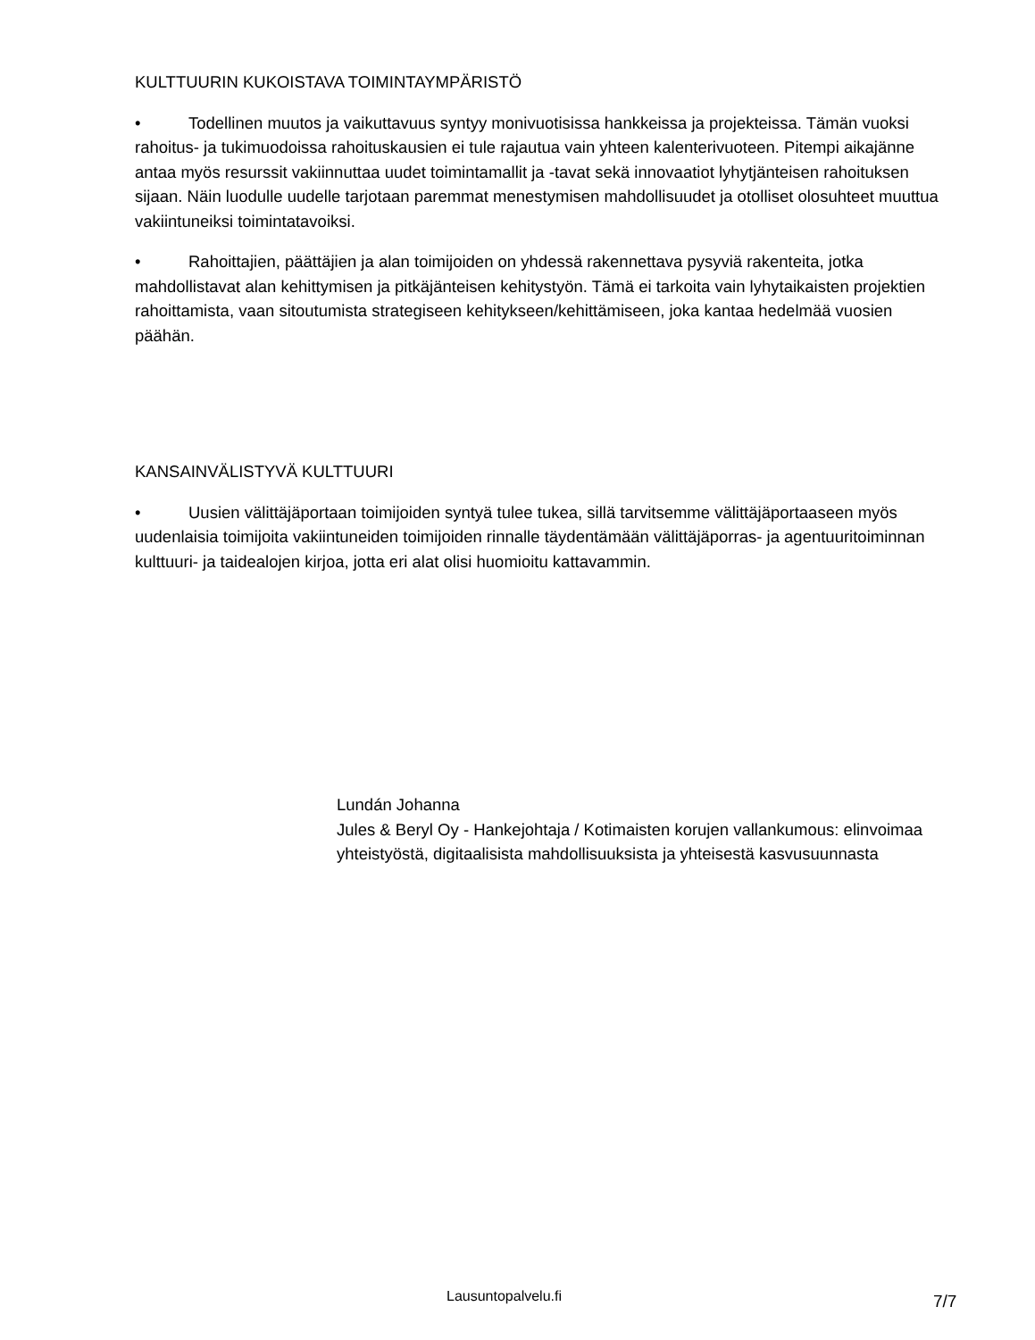KULTTUURIN KUKOISTAVA TOIMINTAYMPÄRISTÖ
• Todellinen muutos ja vaikuttavuus syntyy monivuotisissa hankkeissa ja projekteissa. Tämän vuoksi rahoitus- ja tukimuodoissa rahoituskausien ei tule rajautua vain yhteen kalenterivuoteen. Pitempi aikajänne antaa myös resurssit vakiinnuttaa uudet toimintamallit ja -tavat sekä innovaatiot lyhytjänteisen rahoituksen sijaan. Näin luodulle uudelle tarjotaan paremmat menestymisen mahdollisuudet ja otolliset olosuhteet muuttua vakiintuneiksi toimintatavoiksi.
• Rahoittajien, päättäjien ja alan toimijoiden on yhdessä rakennettava pysyviä rakenteita, jotka mahdollistavat alan kehittymisen ja pitkäjänteisen kehitystyön. Tämä ei tarkoita vain lyhytaikaisten projektien rahoittamista, vaan sitoutumista strategiseen kehitykseen/kehittämiseen, joka kantaa hedelmää vuosien päähän.
KANSAINVÄLISTYVÄ KULTTUURI
• Uusien välittäjäportaan toimijoiden syntyä tulee tukea, sillä tarvitsemme välittäjäportaaseen myös uudenlaisia toimijoita vakiintuneiden toimijoiden rinnalle täydentämään välittäjäporras- ja agentuuritoiminnan kulttuuri- ja taidealojen kirjoa, jotta eri alat olisi huomioitu kattavammin.
Lundán Johanna
Jules & Beryl Oy - Hankejohtaja / Kotimaisten korujen vallankumous: elinvoimaa yhteistyöstä, digitaalisista mahdollisuuksista ja yhteisestä kasvusuunnasta
Lausuntopalvelu.fi 7/7